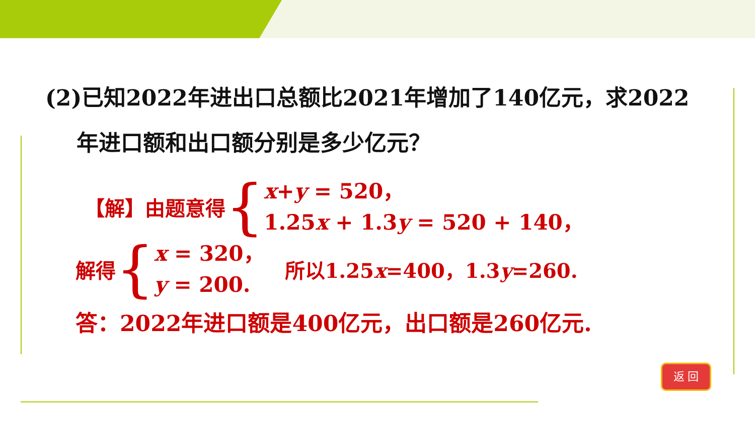(2)已知2022年进出口总额比2021年增加了140亿元，求2022
年进口额和出口额分别是多少亿元？
【解】由题意得 {
x+y = 520，
1.25x + 1.3y = 520 + 140，
解得 {
x = 320，
y = 200.
所以1.25x=400，1.3y=260.
答：2022年进口额是400亿元，出口额是260亿元.
返 回